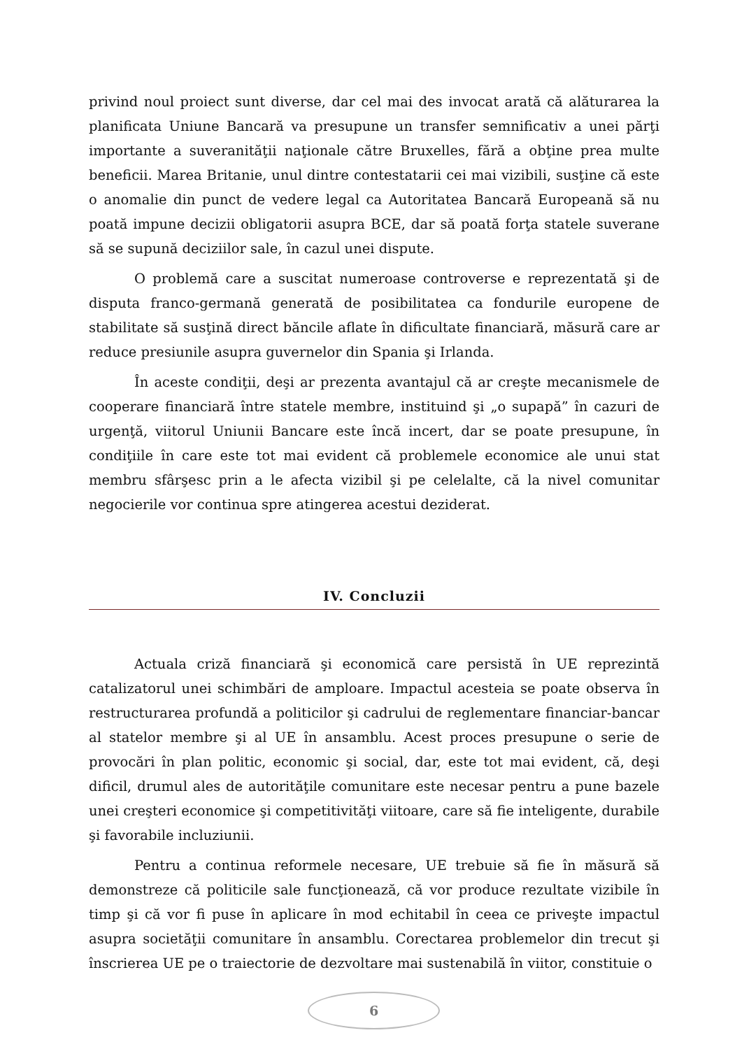privind noul proiect sunt diverse, dar cel mai des invocat arată că alăturarea la planificata Uniune Bancară va presupune un transfer semnificativ a unei părţi importante a suveranităţii naţionale către Bruxelles, fără a obţine prea multe beneficii. Marea Britanie, unul dintre contestatarii cei mai vizibili, susţine că este o anomalie din punct de vedere legal ca Autoritatea Bancară Europeană să nu poată impune decizii obligatorii asupra BCE, dar să poată forţa statele suverane să se supună deciziilor sale, în cazul unei dispute.
O problemă care a suscitat numeroase controverse e reprezentată şi de disputa franco-germană generată de posibilitatea ca fondurile europene de stabilitate să susţină direct băncile aflate în dificultate financiară, măsură care ar reduce presiunile asupra guvernelor din Spania şi Irlanda.
În aceste condiţii, deşi ar prezenta avantajul că ar creşte mecanismele de cooperare financiară între statele membre, instituind şi „o supapă” în cazuri de urgenţă, viitorul Uniunii Bancare este încă incert, dar se poate presupune, în condiţiile în care este tot mai evident că problemele economice ale unui stat membru sfârşesc prin a le afecta vizibil şi pe celelalte, că la nivel comunitar negocierile vor continua spre atingerea acestui deziderat.
IV. Concluzii
Actuala criză financiară şi economică care persistă în UE reprezintă catalizatorul unei schimbări de amploare. Impactul acesteia se poate observa în restructurarea profundă a politicilor şi cadrului de reglementare financiar-bancar al statelor membre şi al UE în ansamblu. Acest proces presupune o serie de provocări în plan politic, economic şi social, dar, este tot mai evident, că, deşi dificil, drumul ales de autorităţile comunitare este necesar pentru a pune bazele unei creşteri economice şi competitivităţi viitoare, care să fie inteligente, durabile şi favorabile incluziunii.
Pentru a continua reformele necesare, UE trebuie să fie în măsură să demonstreze că politicile sale funcţionează, că vor produce rezultate vizibile în timp şi că vor fi puse în aplicare în mod echitabil în ceea ce priveşte impactul asupra societăţii comunitare în ansamblu. Corectarea problemelor din trecut şi înscrierea UE pe o traiectorie de dezvoltare mai sustenabilă în viitor, constituie o
6